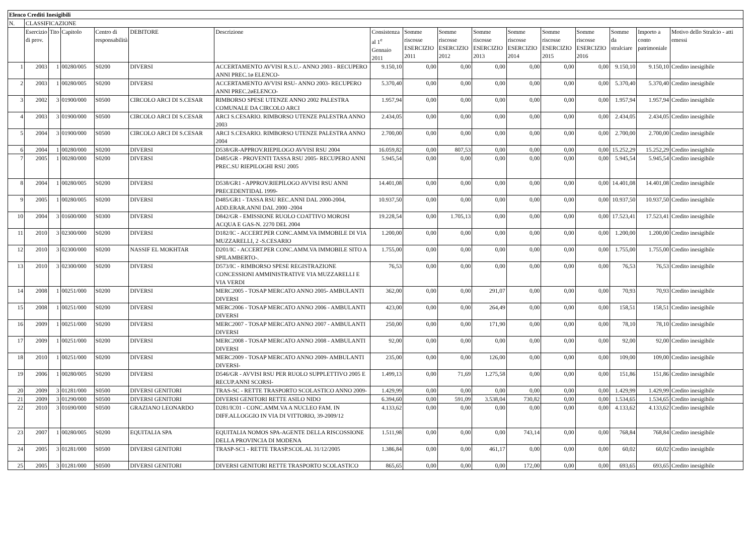| Elenco Crediti Inesigibili | | | | | | | | | | | | | | | | |
| --- | --- | --- | --- | --- | --- | --- | --- | --- | --- | --- | --- | --- | --- | --- | --- | --- |
| N. | CLASSIFICAZIONE | | | | | | | | | | | | | | | |
| | Esercizio di prov. | Tito | Capitolo | Centro di responsabilità | DEBITORE | Descrizione | Consistenza al 1<sup>e</sup> Gennaio 2011 | Somme riscosse ESERCIZIO 2011 | Somme riscosse ESERCIZIO 2012 | Somme riscosse ESERCIZIO 2013 | Somme riscosse ESERCIZIO 2014 | Somme riscosse ESERCIZIO 2015 | Somme riscosse ESERCIZIO 2016 | Somme da stralciare | Importo a conto patrimoniale | Motivo dello Stralcio - atti emessi |
| 1 | 2003 | 1 | 00280/005 | S0200 | DIVERSI | ACCERTAMENTO AVVISI R.S.U.- ANNO 2003 - RECUPERO ANNI PREC.1ø ELENCO- | 9.150,10 | 0,00 | 0,00 | 0,00 | 0,00 | 0,00 | 0,00 | 9.150,10 | 9.150,10 | Credito inesigibile |
| 2 | 2003 | 1 | 00280/005 | S0200 | DIVERSI | ACCERTAMENTO AVVISI RSU- ANNO 2003- RECUPERO ANNI PREC.2øELENCO- | 5.370,40 | 0,00 | 0,00 | 0,00 | 0,00 | 0,00 | 0,00 | 5.370,40 | 5.370,40 | Credito inesigibile |
| 3 | 2002 | 3 | 01900/000 | S0500 | CIRCOLO ARCI DI S.CESAR | RIMBORSO SPESE UTENZE ANNO 2002 PALESTRA COMUNALE DA CIRCOLO ARCI | 1.957,94 | 0,00 | 0,00 | 0,00 | 0,00 | 0,00 | 0,00 | 1.957,94 | 1.957,94 | Credito inesigibile |
| 4 | 2003 | 3 | 01900/000 | S0500 | CIRCOLO ARCI DI S.CESAR | ARCI S.CESARIO. RIMBORSO UTENZE PALESTRA ANNO 2003 | 2.434,05 | 0,00 | 0,00 | 0,00 | 0,00 | 0,00 | 0,00 | 2.434,05 | 2.434,05 | Credito inesigibile |
| 5 | 2004 | 3 | 01900/000 | S0500 | CIRCOLO ARCI DI S.CESAR | ARCI S.CESARIO. RIMBORSO UTENZE PALESTRA ANNO 2004 | 2.700,00 | 0,00 | 0,00 | 0,00 | 0,00 | 0,00 | 0,00 | 2.700,00 | 2.700,00 | Credito inesigibile |
| 6 | 2004 | 1 | 00280/000 | S0200 | DIVERSI | D538/GR-APPROV.RIEPILOGO AVVISI RSU 2004 | 16.059,82 | 0,00 | 807,53 | 0,00 | 0,00 | 0,00 | 0,00 | 15.252,29 | 15.252,29 | Credito inesigibile |
| 7 | 2005 | 1 | 00280/000 | S0200 | DIVERSI | D485/GR - PROVENTI TASSA RSU 2005- RECUPERO ANNI PREC.SU RIEPILOGHI RSU 2005 | 5.945,54 | 0,00 | 0,00 | 0,00 | 0,00 | 0,00 | 0,00 | 5.945,54 | 5.945,54 | Credito inesigibile |
| 8 | 2004 | 1 | 00280/005 | S0200 | DIVERSI | D538/GR1 - APPROV.RIEPILOGO AVVISI RSU ANNI PRECEDENTIDAL 1999- | 14.401,08 | 0,00 | 0,00 | 0,00 | 0,00 | 0,00 | 0,00 | 14.401,08 | 14.401,08 | Credito inesigibile |
| 9 | 2005 | 1 | 00280/005 | S0200 | DIVERSI | D485/GR1 - TASSA RSU REC.ANNI DAL 2000-2004, ADD.ERAR.ANNI DAL 2000 -2004 | 10.937,50 | 0,00 | 0,00 | 0,00 | 0,00 | 0,00 | 0,00 | 10.937,50 | 10.937,50 | Credito inesigibile |
| 10 | 2004 | 3 | 01600/000 | S0300 | DIVERSI | D842/GR - EMISSIONE RUOLO COATTIVO MOROSI ACQUA E GAS-N. 2270 DEL 2004 | 19.228,54 | 0,00 | 1.705,13 | 0,00 | 0,00 | 0,00 | 0,00 | 17.523,41 | 17.523,41 | Credito inesigibile |
| 11 | 2010 | 3 | 02300/000 | S0200 | DIVERSI | D182/IC - ACCERT.PER CONC.AMM.VA IMMOBILE DI VIA MUZZARELLI, 2 -S.CESARIO | 1.200,00 | 0,00 | 0,00 | 0,00 | 0,00 | 0,00 | 0,00 | 1.200,00 | 1.200,00 | Credito inesigibile |
| 12 | 2010 | 3 | 02300/000 | S0200 | NASSIF EL MOKHTAR | D201/IC - ACCERT.PER CONC.AMM.VA IMMOBILE SITO A SPILAMBERTO-. | 1.755,00 | 0,00 | 0,00 | 0,00 | 0,00 | 0,00 | 0,00 | 1.755,00 | 1.755,00 | Credito inesigibile |
| 13 | 2010 | 3 | 02300/000 | S0200 | DIVERSI | D573/IC - RIMBORSO SPESE REGISTRAZIONE CONCESSIONI AMMINISTRATIVE VIA MUZZARELLI E VIA VERDI | 76,53 | 0,00 | 0,00 | 0,00 | 0,00 | 0,00 | 0,00 | 76,53 | 76,53 | Credito inesigibile |
| 14 | 2008 | 1 | 00251/000 | S0200 | DIVERSI | MERC2005 - TOSAP MERCATO ANNO 2005- AMBULANTI DIVERSI | 362,00 | 0,00 | 0,00 | 291,07 | 0,00 | 0,00 | 0,00 | 70,93 | 70,93 | Credito inesigibile |
| 15 | 2008 | 1 | 00251/000 | S0200 | DIVERSI | MERC2006 - TOSAP MERCATO ANNO 2006 - AMBULANTI DIVERSI | 423,00 | 0,00 | 0,00 | 264,49 | 0,00 | 0,00 | 0,00 | 158,51 | 158,51 | Credito inesigibile |
| 16 | 2009 | 1 | 00251/000 | S0200 | DIVERSI | MERC2007 - TOSAP MERCATO ANNO 2007 - AMBULANTI DIVERSI | 250,00 | 0,00 | 0,00 | 171,90 | 0,00 | 0,00 | 0,00 | 78,10 | 78,10 | Credito inesigibile |
| 17 | 2009 | 1 | 00251/000 | S0200 | DIVERSI | MERC2008 - TOSAP MERCATO ANNO 2008 - AMBULANTI DIVERSI | 92,00 | 0,00 | 0,00 | 0,00 | 0,00 | 0,00 | 0,00 | 92,00 | 92,00 | Credito inesigibile |
| 18 | 2010 | 1 | 00251/000 | S0200 | DIVERSI | MERC2009 - TOSAP MERCATO ANNO 2009- AMBULANTI DIVERSI- | 235,00 | 0,00 | 0,00 | 126,00 | 0,00 | 0,00 | 0,00 | 109,00 | 109,00 | Credito inesigibile |
| 19 | 2006 | 1 | 00280/005 | S0200 | DIVERSI | D546/GR - AVVISI RSU PER RUOLO SUPPLETTIVO 2005 E RECUP.ANNI SCORSI- | 1.499,13 | 0,00 | 71,69 | 1.275,58 | 0,00 | 0,00 | 0,00 | 151,86 | 151,86 | Credito inesigibile |
| 20 | 2009 | 3 | 01281/000 | S0500 | DIVERSI GENITORI | TRAS-SC - RETTE TRASPORTO SCOLASTICO ANNO 2009- | 1.429,99 | 0,00 | 0,00 | 0,00 | 0,00 | 0,00 | 0,00 | 1.429,99 | 1.429,99 | Credito inesigibile |
| 21 | 2009 | 3 | 01290/000 | S0500 | DIVERSI GENITORI | DIVERSI GENITORI RETTE ASILO NIDO | 6.394,60 | 0,00 | 591,09 | 3.538,04 | 730,82 | 0,00 | 0,00 | 1.534,65 | 1.534,65 | Credito inesigibile |
| 22 | 2010 | 3 | 01690/000 | S0500 | GRAZIANO LEONARDO | D281/IC01 - CONC.AMM.VA A NUCLEO FAM. IN DIFF.ALLOGGIO IN VIA DI VITTORIO, 39-2009/12 | 4.133,62 | 0,00 | 0,00 | 0,00 | 0,00 | 0,00 | 0,00 | 4.133,62 | 4.133,62 | Credito inesigibile |
| 23 | 2007 | 1 | 00280/005 | S0200 | EQUITALIA SPA | EQUITALIA NOMOS SPA-AGENTE DELLA RISCOSSIONE DELLA PROVINCIA DI MODENA | 1.511,98 | 0,00 | 0,00 | 0,00 | 743,14 | 0,00 | 0,00 | 768,84 | 768,84 | Credito inesigibile |
| 24 | 2005 | 3 | 01281/000 | S0500 | DIVERSI GENITORI | TRASP-SC1 - RETTE TRASP.SCOL.AL 31/12/2005 | 1.386,84 | 0,00 | 0,00 | 461,17 | 0,00 | 0,00 | 0,00 | 60,02 | 60,02 | Credito inesigibile |
| 25 | 2005 | 3 | 01281/000 | S0500 | DIVERSI GENITORI | DIVERSI GENITORI RETTE TRASPORTO SCOLASTICO | 865,65 | 0,00 | 0,00 | 0,00 | 172,00 | 0,00 | 0,00 | 693,65 | 693,65 | Credito inesigibile |